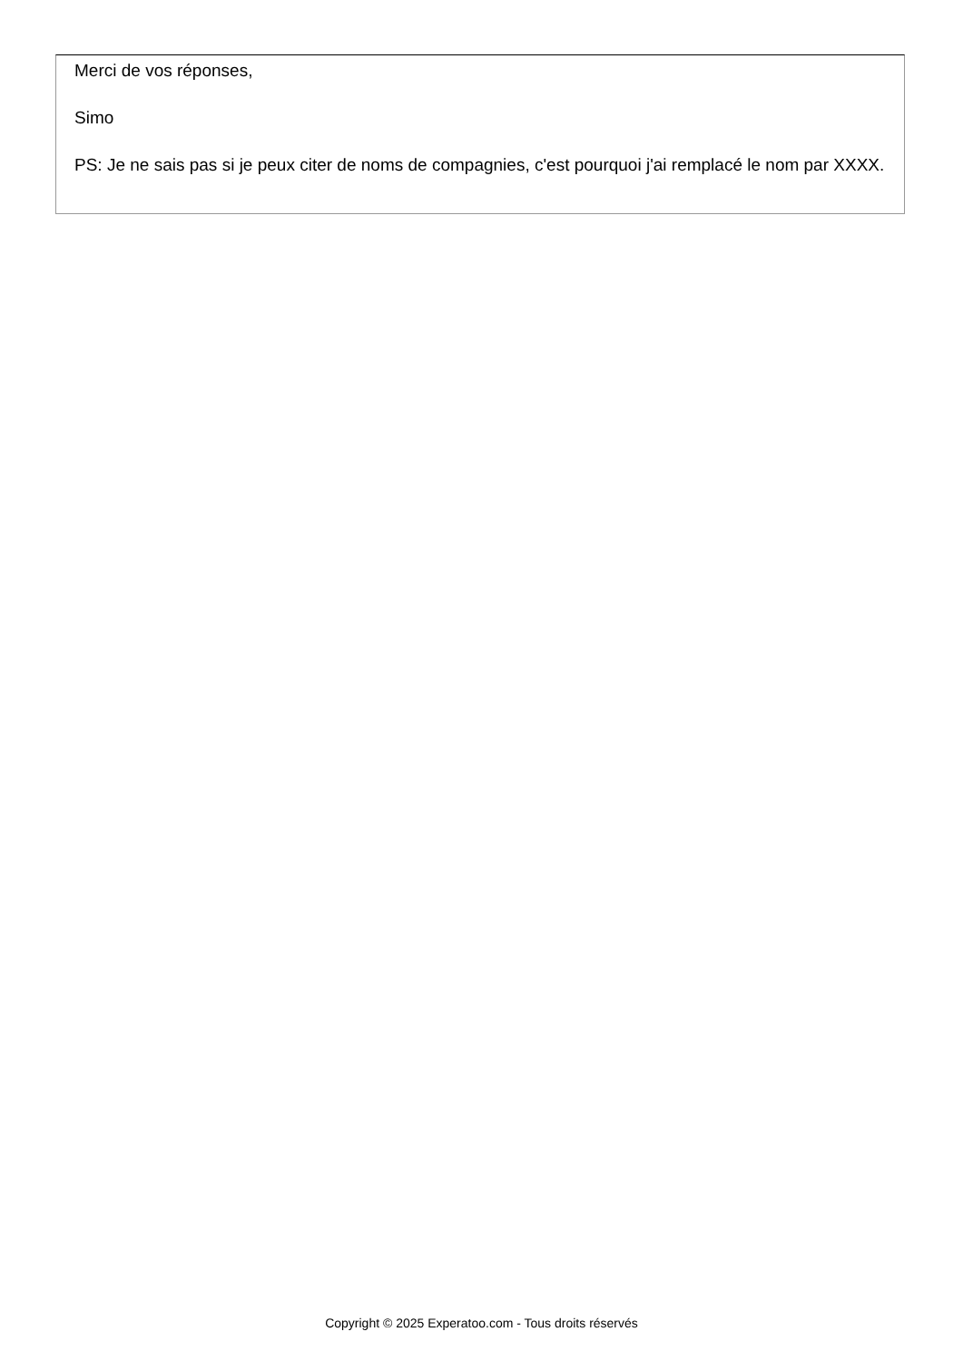Merci de vos réponses,
Simo
PS: Je ne sais pas si je peux citer de noms de compagnies, c'est pourquoi j'ai remplacé le nom par XXXX.
Copyright © 2025 Experatoo.com - Tous droits réservés